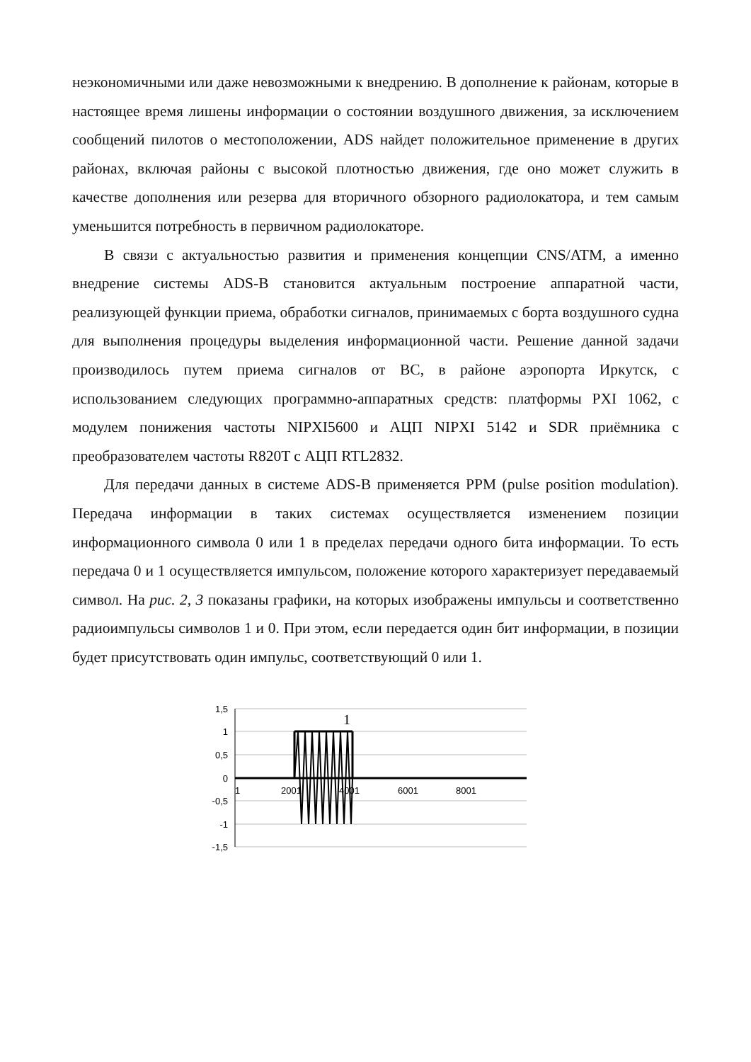неэкономичными или даже невозможными к внедрению. В дополнение к районам, которые в настоящее время лишены информации о состоянии воздушного движения, за исключением сообщений пилотов о местоположении, ADS найдет положительное применение в других районах, включая районы с высокой плотностью движения, где оно может служить в качестве дополнения или резерва для вторичного обзорного радиолокатора, и тем самым уменьшится потребность в первичном радиолокаторе.
В связи с актуальностью развития и применения концепции CNS/ATM, а именно внедрение системы ADS-B становится актуальным построение аппаратной части, реализующей функции приема, обработки сигналов, принимаемых с борта воздушного судна для выполнения процедуры выделения информационной части. Решение данной задачи производилось путем приема сигналов от ВС, в районе аэропорта Иркутск, с использованием следующих программно-аппаратных средств: платформы PXI 1062, с модулем понижения частоты NIPXI5600 и АЦП NIPXI 5142 и SDR приёмника с преобразователем частоты R820T с АЦП RTL2832.
Для передачи данных в системе ADS-B применяется PPM (pulse position modulation). Передача информации в таких системах осуществляется изменением позиции информационного символа 0 или 1 в пределах передачи одного бита информации. То есть передача 0 и 1 осуществляется импульсом, положение которого характеризует передаваемый символ. На рис. 2, 3 показаны графики, на которых изображены импульсы и соответственно радиоимпульсы символов 1 и 0. При этом, если передается один бит информации, в позиции будет присутствовать один импульс, соответствующий 0 или 1.
1
1,5
1
0,5
0
-0,5
-1
-1,5
1
2001
4001
6001
8001